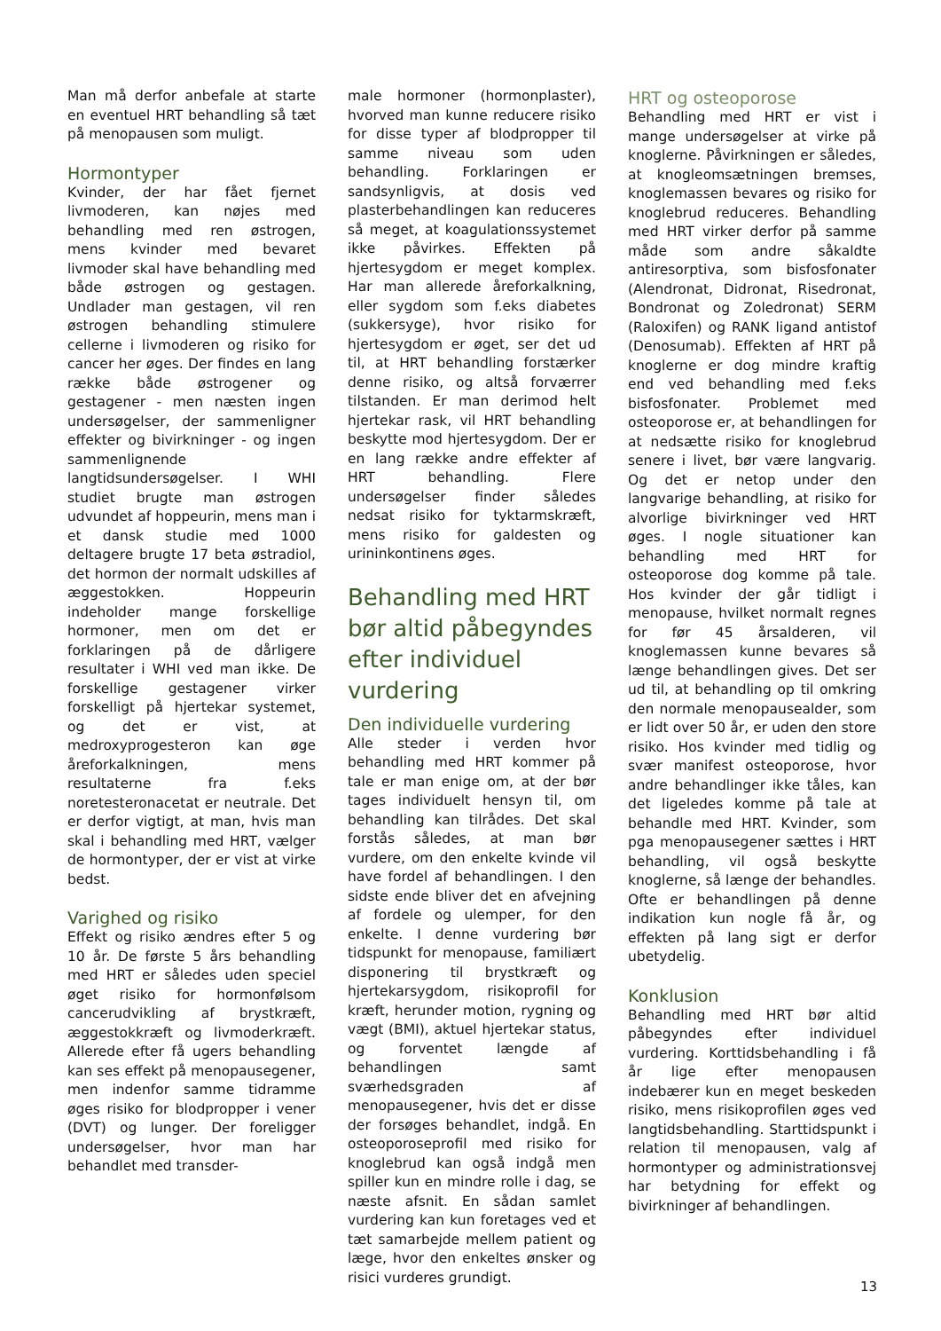Man må derfor anbefale at starte en eventuel HRT behandling så tæt på menopausen som muligt.
Hormontyper
Kvinder, der har fået fjernet livmoderen, kan nøjes med behandling med ren østrogen, mens kvinder med bevaret livmoder skal have behandling med både østrogen og gestagen. Undlader man gestagen, vil ren østrogen behandling stimulere cellerne i livmoderen og risiko for cancer her øges. Der findes en lang række både østrogener og gestagener - men næsten ingen undersøgelser, der sammenligner effekter og bivirkninger - og ingen sammenlignende langtidsundersøgelser. I WHI studiet brugte man østrogen udvundet af hoppeurin, mens man i et dansk studie med 1000 deltagere brugte 17 beta østradiol, det hormon der normalt udskilles af æggestokken. Hoppeurin indeholder mange forskellige hormoner, men om det er forklaringen på de dårligere resultater i WHI ved man ikke. De forskellige gestagener virker forskelligt på hjertekar systemet, og det er vist, at medroxyprogesteron kan øge åreforkalkningen, mens resultaterne fra f.eks noretesteronacetat er neutrale. Det er derfor vigtigt, at man, hvis man skal i behandling med HRT, vælger de hormontyper, der er vist at virke bedst.
Varighed og risiko
Effekt og risiko ændres efter 5 og 10 år. De første 5 års behandling med HRT er således uden speciel øget risiko for hormonfølsom cancerudvikling af brystkræft, æggestokkræft og livmoderkræft. Allerede efter få ugers behandling kan ses effekt på menopausegener, men indenfor samme tidramme øges risiko for blodpropper i vener (DVT) og lunger. Der foreligger undersøgelser, hvor man har behandlet med transder-
male hormoner (hormonplaster), hvorved man kunne reducere risiko for disse typer af blodpropper til samme niveau som uden behandling. Forklaringen er sandsynligvis, at dosis ved plasterbehandlingen kan reduceres så meget, at koagulationssystemet ikke påvirkes. Effekten på hjertesygdom er meget komplex. Har man allerede åreforkalkning, eller sygdom som f.eks diabetes (sukkersyge), hvor risiko for hjertesygdom er øget, ser det ud til, at HRT behandling forstærker denne risiko, og altså forværrer tilstanden. Er man derimod helt hjertekar rask, vil HRT behandling beskytte mod hjertesygdom. Der er en lang række andre effekter af HRT behandling. Flere undersøgelser finder således nedsat risiko for tyktarmskræft, mens risiko for galdesten og urininkontinens øges.
Behandling med HRT bør altid påbegyndes efter individuel vurdering
Den individuelle vurdering
Alle steder i verden hvor behandling med HRT kommer på tale er man enige om, at der bør tages individuelt hensyn til, om behandling kan tilrådes. Det skal forstås således, at man bør vurdere, om den enkelte kvinde vil have fordel af behandlingen. I den sidste ende bliver det en afvejning af fordele og ulemper, for den enkelte. I denne vurdering bør tidspunkt for menopause, familiært disponering til brystkræft og hjertekarsygdom, risikoprofil for kræft, herunder motion, rygning og vægt (BMI), aktuel hjertekar status, og forventet længde af behandlingen samt sværhedsgraden af menopausegener, hvis det er disse der forsøges behandlet, indgå. En osteoporoseprofil med risiko for knoglebrud kan også indgå men spiller kun en mindre rolle i dag, se næste afsnit. En sådan samlet vurdering kan kun foretages ved et tæt samarbejde mellem patient og læge, hvor den enkeltes ønsker og risici vurderes grundigt.
HRT og osteoporose
Behandling med HRT er vist i mange undersøgelser at virke på knoglerne. Påvirkningen er således, at knogleomsætningen bremses, knoglemassen bevares og risiko for knoglebrud reduceres. Behandling med HRT virker derfor på samme måde som andre såkaldte antiresorptiva, som bisfosfonater (Alendronat, Didronat, Risedronat, Bondronat og Zoledronat) SERM (Raloxifen) og RANK ligand antistof (Denosumab). Effekten af HRT på knoglerne er dog mindre kraftig end ved behandling med f.eks bisfosfonater. Problemet med osteoporose er, at behandlingen for at nedsætte risiko for knoglebrud senere i livet, bør være langvarig. Og det er netop under den langvarige behandling, at risiko for alvorlige bivirkninger ved HRT øges. I nogle situationer kan behandling med HRT for osteoporose dog komme på tale. Hos kvinder der går tidligt i menopause, hvilket normalt regnes for før 45 årsalderen, vil knoglemassen kunne bevares så længe behandlingen gives. Det ser ud til, at behandling op til omkring den normale menopausealder, som er lidt over 50 år, er uden den store risiko. Hos kvinder med tidlig og svær manifest osteoporose, hvor andre behandlinger ikke tåles, kan det ligeledes komme på tale at behandle med HRT. Kvinder, som pga menopausegener sættes i HRT behandling, vil også beskytte knoglerne, så længe der behandles. Ofte er behandlingen på denne indikation kun nogle få år, og effekten på lang sigt er derfor ubetydelig.
Konklusion
Behandling med HRT bør altid påbegyndes efter individuel vurdering. Korttidsbehandling i få år lige efter menopausen indebærer kun en meget beskeden risiko, mens risikoprofilen øges ved langtidsbehandling. Starttidspunkt i relation til menopausen, valg af hormontyper og administrationsvej har betydning for effekt og bivirkninger af behandlingen.
13